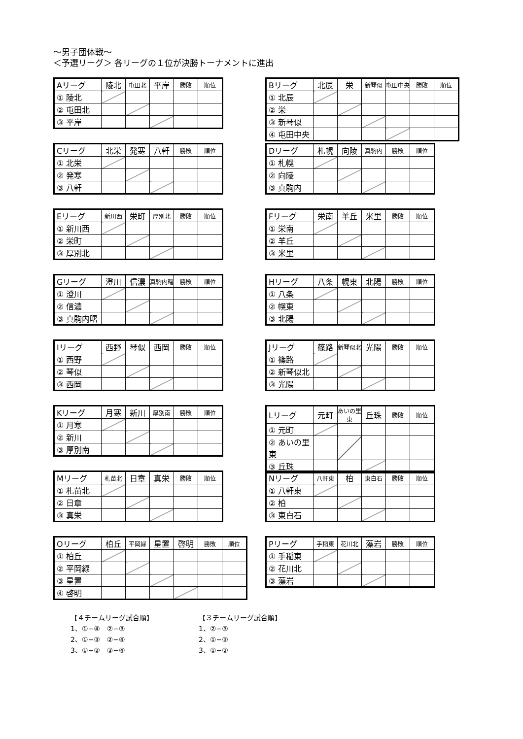～男子団体戦～
＜予選リーグ＞ 各リーグの１位が決勝トーナメントに進出
| Aリーグ | 陵北 | 屯田北 | 平岸 | 勝敗 | 順位 |
| --- | --- | --- | --- | --- | --- |
| ① 陵北 | | | | | |
| ② 屯田北 | | | | | |
| ③ 平岸 | | | | | |
| Bリーグ | 北辰 | 栄 | 新琴似 | 屯田中央 | 勝敗 | 順位 |
| --- | --- | --- | --- | --- | --- | --- |
| ① 北辰 | | | | | | |
| ② 栄 | | | | | | |
| ③ 新琴似 | | | | | | |
| ④ 屯田中央 | | | | | | |
| Cリーグ | 北栄 | 発寒 | 八軒 | 勝敗 | 順位 |
| --- | --- | --- | --- | --- | --- |
| ① 北栄 | | | | | |
| ② 発寒 | | | | | |
| ③ 八軒 | | | | | |
| Dリーグ | 札幌 | 向陵 | 真駒内 | 勝敗 | 順位 |
| --- | --- | --- | --- | --- | --- |
| ① 札幌 | | | | | |
| ② 向陵 | | | | | |
| ③ 真駒内 | | | | | |
| Eリーグ | 新川西 | 栄町 | 厚別北 | 勝敗 | 順位 |
| --- | --- | --- | --- | --- | --- |
| ① 新川西 | | | | | |
| ② 栄町 | | | | | |
| ③ 厚別北 | | | | | |
| Fリーグ | 栄南 | 羊丘 | 米里 | 勝敗 | 順位 |
| --- | --- | --- | --- | --- | --- |
| ① 栄南 | | | | | |
| ② 羊丘 | | | | | |
| ③ 米里 | | | | | |
| Gリーグ | 澄川 | 信濃 | 真駒内曙 | 勝敗 | 順位 |
| --- | --- | --- | --- | --- | --- |
| ① 澄川 | | | | | |
| ② 信濃 | | | | | |
| ③ 真駒内曙 | | | | | |
| Hリーグ | 八条 | 幌東 | 北陽 | 勝敗 | 順位 |
| --- | --- | --- | --- | --- | --- |
| ① 八条 | | | | | |
| ② 幌東 | | | | | |
| ③ 北陽 | | | | | |
| Iリーグ | 西野 | 琴似 | 西岡 | 勝敗 | 順位 |
| --- | --- | --- | --- | --- | --- |
| ① 西野 | | | | | |
| ② 琴似 | | | | | |
| ③ 西岡 | | | | | |
| Jリーグ | 篠路 | 新琴似北 | 光陽 | 勝敗 | 順位 |
| --- | --- | --- | --- | --- | --- |
| ① 篠路 | | | | | |
| ② 新琴似北 | | | | | |
| ③ 光陽 | | | | | |
| Kリーグ | 月寒 | 新川 | 厚別南 | 勝敗 | 順位 |
| --- | --- | --- | --- | --- | --- |
| ① 月寒 | | | | | |
| ② 新川 | | | | | |
| ③ 厚別南 | | | | | |
| Lリーグ | 元町 | あいの里東 | 丘珠 | 勝敗 | 順位 |
| --- | --- | --- | --- | --- | --- |
| ① 元町 | | | | | |
| ② あいの里東 | | | | | |
| ③ 丘珠 | | | | | |
| Mリーグ | 札苗北 | 日章 | 真栄 | 勝敗 | 順位 |
| --- | --- | --- | --- | --- | --- |
| ① 札苗北 | | | | | |
| ② 日章 | | | | | |
| ③ 真栄 | | | | | |
| Nリーグ | 八軒東 | 柏 | 東白石 | 勝敗 | 順位 |
| --- | --- | --- | --- | --- | --- |
| ① 八軒東 | | | | | |
| ② 柏 | | | | | |
| ③ 東白石 | | | | | |
| Oリーグ | 柏丘 | 平岡緑 | 星置 | 啓明 | 勝敗 | 順位 |
| --- | --- | --- | --- | --- | --- | --- |
| ① 柏丘 | | | | | | |
| ② 平岡緑 | | | | | | |
| ③ 星置 | | | | | | |
| ④ 啓明 | | | | | | |
| Pリーグ | 手稲東 | 花川北 | 藻岩 | 勝敗 | 順位 |
| --- | --- | --- | --- | --- | --- |
| ① 手稲東 | | | | | |
| ② 花川北 | | | | | |
| ③ 藻岩 | | | | | |
【４チームリーグ試合順】
1、①−④　②−③
2、①−③　②−④
3、①−②　③−④
【３チームリーグ試合順】
1、②−③
2、①−③
3、①−②